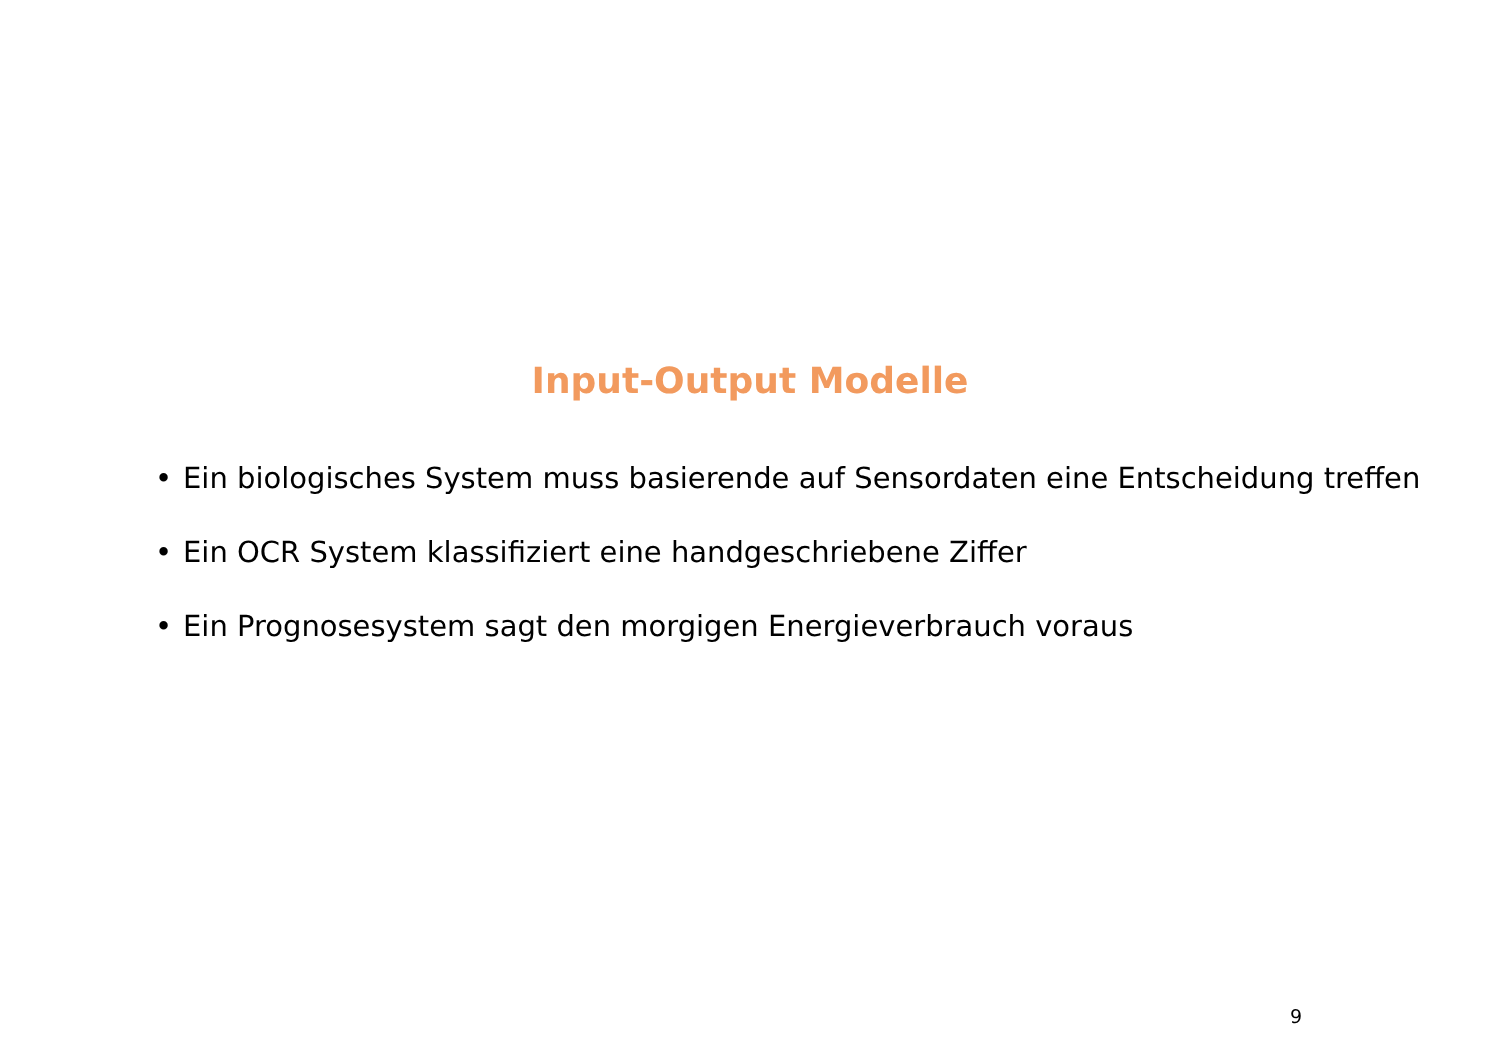Input-Output Modelle
• Ein biologisches System muss basierende auf Sensordaten eine Entscheidung treffen
• Ein OCR System klassifiziert eine handgeschriebene Ziffer
• Ein Prognosesystem sagt den morgigen Energieverbrauch voraus
9